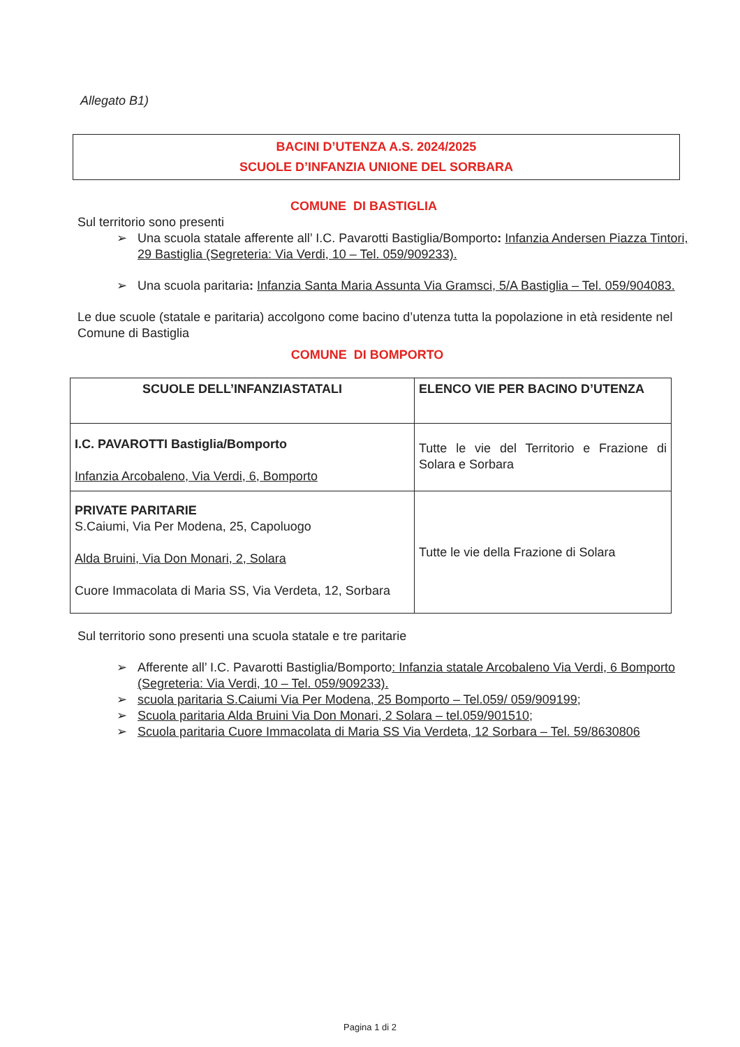Allegato B1)
BACINI D’UTENZA A.S. 2024/2025
SCUOLE D’INFANZIA UNIONE DEL SORBARA
COMUNE DI BASTIGLIA
Sul territorio sono presenti
➢ Una scuola statale afferente all’ I.C. Pavarotti Bastiglia/Bomporto: Infanzia Andersen Piazza Tintori, 29 Bastiglia (Segreteria: Via Verdi, 10 – Tel. 059/909233).
➢ Una scuola paritaria: Infanzia Santa Maria Assunta Via Gramsci, 5/A Bastiglia – Tel. 059/904083.
Le due scuole (statale e paritaria) accolgono come bacino d’utenza tutta la popolazione in età residente nel Comune di Bastiglia
COMUNE DI BOMPORTO
| SCUOLE DELL’INFANZIASTATALI | ELENCO VIE PER BACINO D’UTENZA |
| --- | --- |
| I.C. PAVAROTTI Bastiglia/Bomporto Infanzia Arcobaleno, Via Verdi, 6, Bomporto | Tutte le vie del Territorio e Frazione di Solara e Sorbara |
| PRIVATE PARITARIE S.Caiumi, Via Per Modena, 25, Capoluogo Alda Bruini, Via Don Monari, 2, Solara Cuore Immacolata di Maria SS, Via Verdeta, 12, Sorbara | Tutte le vie della Frazione di Solara |
Sul territorio sono presenti una scuola statale e tre paritarie
➢ Afferente all’ I.C. Pavarotti Bastiglia/Bomporto: Infanzia statale Arcobaleno Via Verdi, 6 Bomporto (Segreteria: Via Verdi, 10 – Tel. 059/909233).
➢ scuola paritaria S.Caiumi Via Per Modena, 25 Bomporto – Tel.059/ 059/909199;
➢ Scuola paritaria Alda Bruini Via Don Monari, 2 Solara – tel.059/901510;
➢ Scuola paritaria Cuore Immacolata di Maria SS Via Verdeta, 12 Sorbara – Tel. 59/8630806
Pagina 1 di 2